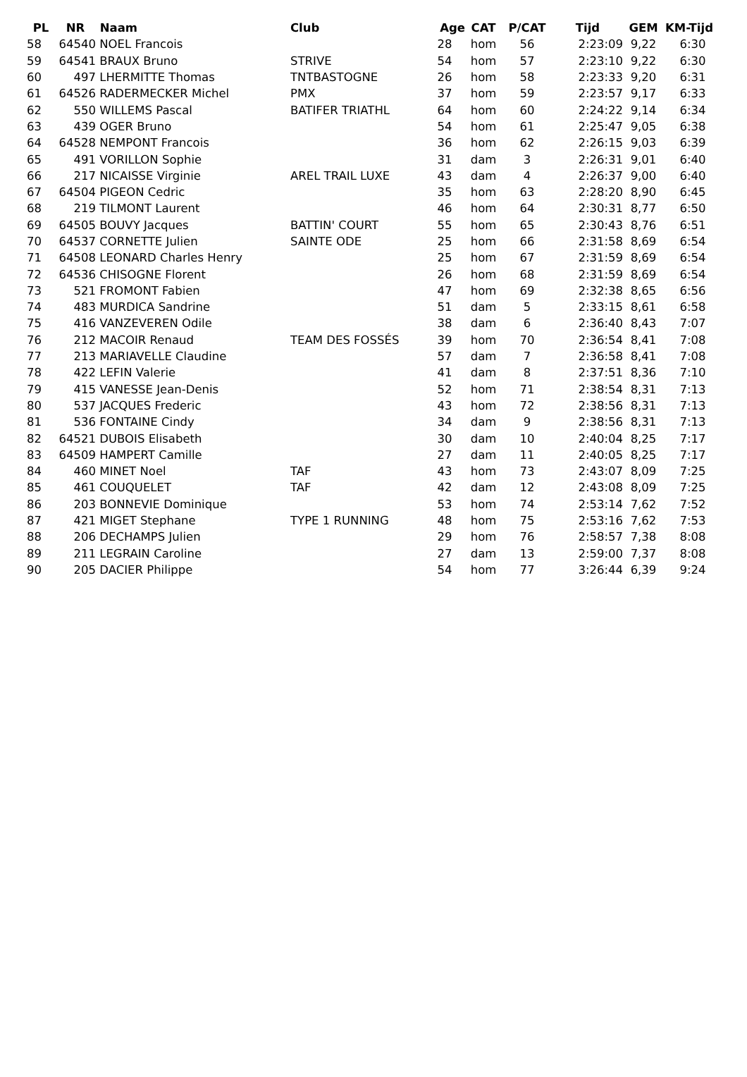| PL | NR | Naam | Club | Age | CAT | P/CAT | Tijd | GEM | KM-Tijd |
| --- | --- | --- | --- | --- | --- | --- | --- | --- | --- |
| 58 | 64540 | NOEL Francois | | 28 | hom | 56 | 2:23:09 | 9,22 | 6:30 |
| 59 | 64541 | BRAUX Bruno | STRIVE | 54 | hom | 57 | 2:23:10 | 9,22 | 6:30 |
| 60 | 497 | LHERMITTE Thomas | TNTBASTOGNE | 26 | hom | 58 | 2:23:33 | 9,20 | 6:31 |
| 61 | 64526 | RADERMECKER Michel | PMX | 37 | hom | 59 | 2:23:57 | 9,17 | 6:33 |
| 62 | 550 | WILLEMS Pascal | BATIFER TRIATHL | 64 | hom | 60 | 2:24:22 | 9,14 | 6:34 |
| 63 | 439 | OGER Bruno | | 54 | hom | 61 | 2:25:47 | 9,05 | 6:38 |
| 64 | 64528 | NEMPONT Francois | | 36 | hom | 62 | 2:26:15 | 9,03 | 6:39 |
| 65 | 491 | VORILLON Sophie | | 31 | dam | 3 | 2:26:31 | 9,01 | 6:40 |
| 66 | 217 | NICAISSE Virginie | AREL TRAIL LUXE | 43 | dam | 4 | 2:26:37 | 9,00 | 6:40 |
| 67 | 64504 | PIGEON Cedric | | 35 | hom | 63 | 2:28:20 | 8,90 | 6:45 |
| 68 | 219 | TILMONT Laurent | | 46 | hom | 64 | 2:30:31 | 8,77 | 6:50 |
| 69 | 64505 | BOUVY Jacques | BATTIN' COURT | 55 | hom | 65 | 2:30:43 | 8,76 | 6:51 |
| 70 | 64537 | CORNETTE Julien | SAINTE ODE | 25 | hom | 66 | 2:31:58 | 8,69 | 6:54 |
| 71 | 64508 | LEONARD Charles Henry | | 25 | hom | 67 | 2:31:59 | 8,69 | 6:54 |
| 72 | 64536 | CHISOGNE Florent | | 26 | hom | 68 | 2:31:59 | 8,69 | 6:54 |
| 73 | 521 | FROMONT Fabien | | 47 | hom | 69 | 2:32:38 | 8,65 | 6:56 |
| 74 | 483 | MURDICA Sandrine | | 51 | dam | 5 | 2:33:15 | 8,61 | 6:58 |
| 75 | 416 | VANZEVEREN Odile | | 38 | dam | 6 | 2:36:40 | 8,43 | 7:07 |
| 76 | 212 | MACOIR Renaud | TEAM DES FOSSÉS | 39 | hom | 70 | 2:36:54 | 8,41 | 7:08 |
| 77 | 213 | MARIAVELLE Claudine | | 57 | dam | 7 | 2:36:58 | 8,41 | 7:08 |
| 78 | 422 | LEFIN Valerie | | 41 | dam | 8 | 2:37:51 | 8,36 | 7:10 |
| 79 | 415 | VANESSE Jean-Denis | | 52 | hom | 71 | 2:38:54 | 8,31 | 7:13 |
| 80 | 537 | JACQUES Frederic | | 43 | hom | 72 | 2:38:56 | 8,31 | 7:13 |
| 81 | 536 | FONTAINE Cindy | | 34 | dam | 9 | 2:38:56 | 8,31 | 7:13 |
| 82 | 64521 | DUBOIS Elisabeth | | 30 | dam | 10 | 2:40:04 | 8,25 | 7:17 |
| 83 | 64509 | HAMPERT Camille | | 27 | dam | 11 | 2:40:05 | 8,25 | 7:17 |
| 84 | 460 | MINET Noel | TAF | 43 | hom | 73 | 2:43:07 | 8,09 | 7:25 |
| 85 | 461 | COUQUELET | TAF | 42 | dam | 12 | 2:43:08 | 8,09 | 7:25 |
| 86 | 203 | BONNEVIE Dominique | | 53 | hom | 74 | 2:53:14 | 7,62 | 7:52 |
| 87 | 421 | MIGET Stephane | TYPE 1 RUNNING | 48 | hom | 75 | 2:53:16 | 7,62 | 7:53 |
| 88 | 206 | DECHAMPS Julien | | 29 | hom | 76 | 2:58:57 | 7,38 | 8:08 |
| 89 | 211 | LEGRAIN Caroline | | 27 | dam | 13 | 2:59:00 | 7,37 | 8:08 |
| 90 | 205 | DACIER Philippe | | 54 | hom | 77 | 3:26:44 | 6,39 | 9:24 |